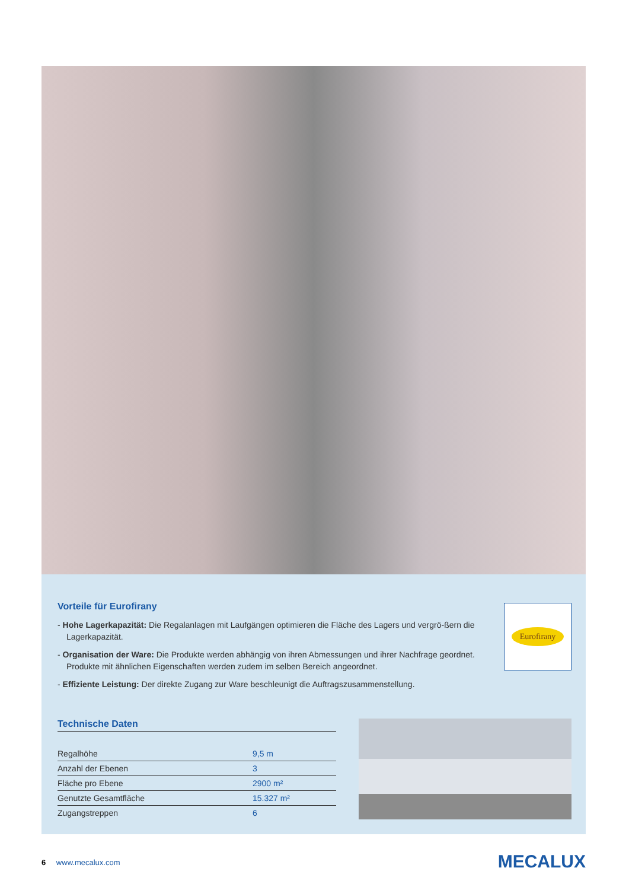Vorteile für Eurofirany
- Hohe Lagerkapazität: Die Regalanlagen mit Laufgängen optimieren die Fläche des Lagers und vergrö-ßern die Lagerkapazität.
- Organisation der Ware: Die Produkte werden abhängig von ihren Abmessungen und ihrer Nachfrage geordnet. Produkte mit ähnlichen Eigenschaften werden zudem im selben Bereich angeordnet.
- Effiziente Leistung: Der direkte Zugang zur Ware beschleunigt die Auftragszusammenstellung.
Eurofirany
Technische Daten
| Regalhöhe | 9,5 m |
| Anzahl der Ebenen | 3 |
| Fläche pro Ebene | 2900 m² |
| Genutzte Gesamtfläche | 15.327 m² |
| Zugangstreppen | 6 |
6 www.mecalux.com MECALUX